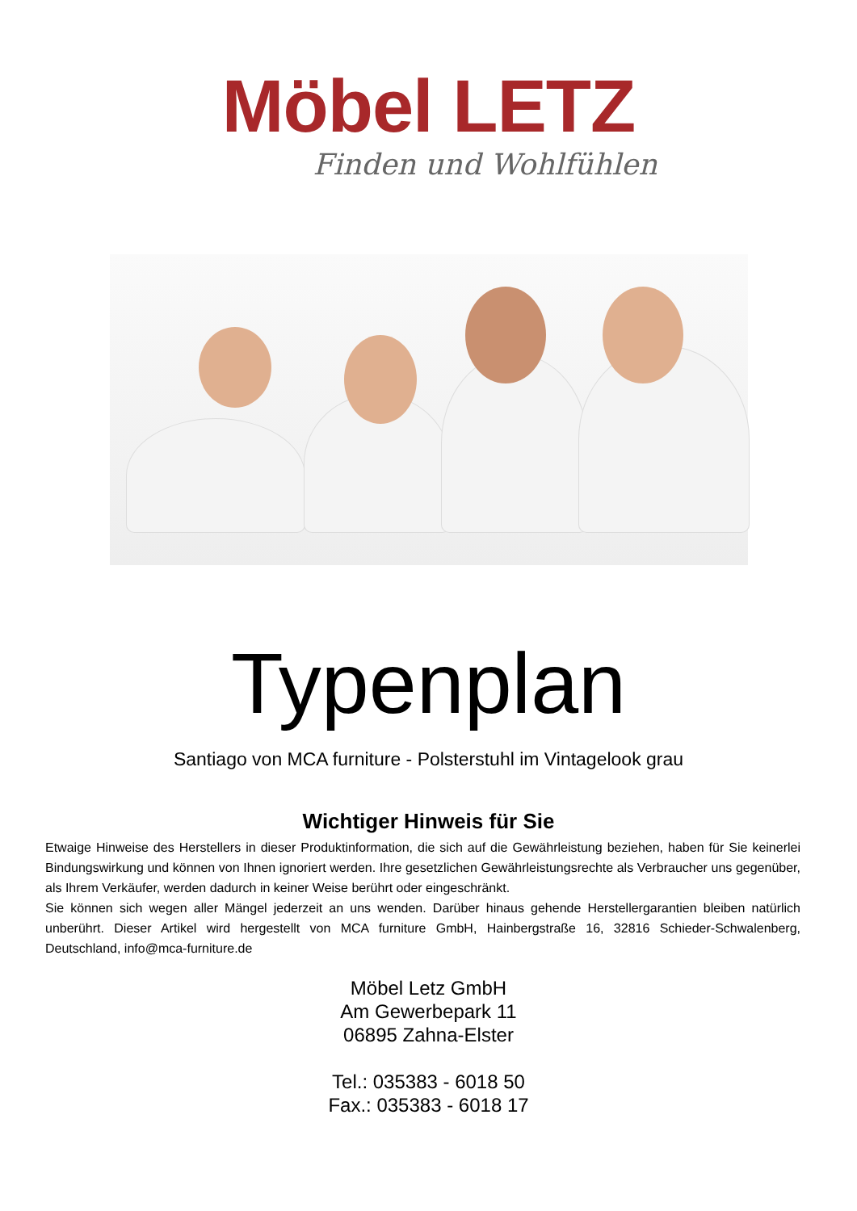Möbel LETZ
Finden und Wohlfühlen
Typenplan
Santiago von MCA furniture - Polsterstuhl im Vintagelook grau
Wichtiger Hinweis für Sie
Etwaige Hinweise des Herstellers in dieser Produktinformation, die sich auf die Gewährleistung beziehen, haben für Sie keinerlei Bindungswirkung und können von Ihnen ignoriert werden. Ihre gesetzlichen Gewährleistungsrechte als Verbraucher uns gegenüber, als Ihrem Verkäufer, werden dadurch in keiner Weise berührt oder eingeschränkt.
Sie können sich wegen aller Mängel jederzeit an uns wenden. Darüber hinaus gehende Herstellergarantien bleiben natürlich unberührt. Dieser Artikel wird hergestellt von MCA furniture GmbH, Hainbergstraße 16, 32816 Schieder-Schwalenberg, Deutschland, info@mca-furniture.de
Möbel Letz GmbH
Am Gewerbepark 11
06895 Zahna-Elster
Tel.: 035383 - 6018 50
Fax.: 035383 - 6018 17